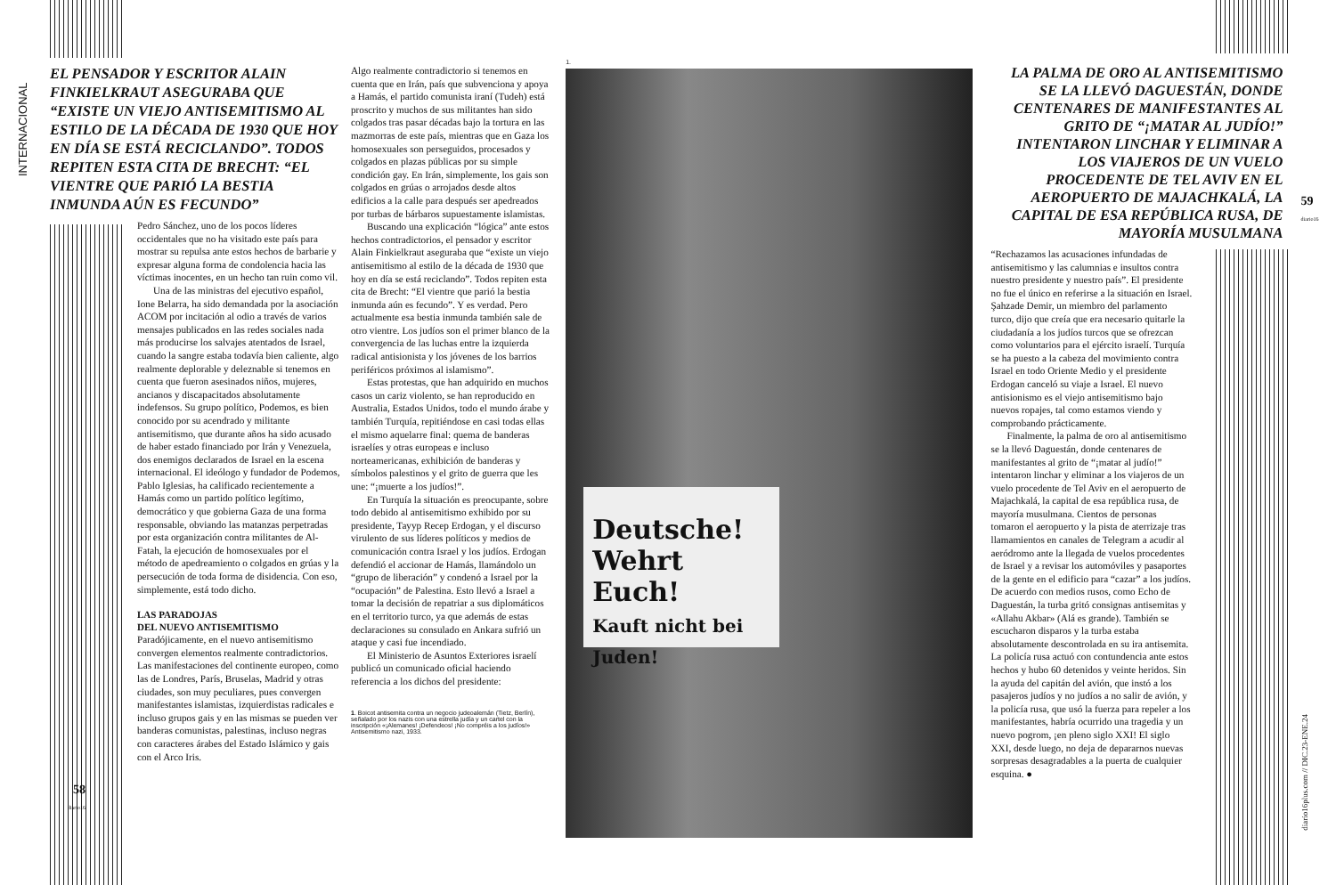INTERNACIONAL
EL PENSADOR Y ESCRITOR ALAIN FINKIELKRAUT ASEGURABA QUE “EXISTE UN VIEJO ANTISEMITISMO AL ESTILO DE LA DÉCADA DE 1930 QUE HOY EN DÍA SE ESTÁ RECICLANDO”. TODOS REPITEN ESTA CITA DE BRECHT: “EL VIENTRE QUE PARIÓ LA BESTIA INMUNDA AÚN ES FECUNDO”
Pedro Sánchez, uno de los pocos líderes occidentales que no ha visitado este país para mostrar su repulsa ante estos hechos de barbarie y expresar alguna forma de condolencia hacia las víctimas inocentes, en un hecho tan ruin como vil.
Una de las ministras del ejecutivo español, Ione Belarra, ha sido demandada por la asociación ACOM por incitación al odio a través de varios mensajes publicados en las redes sociales nada más producirse los salvajes atentados de Israel, cuando la sangre estaba todavía bien caliente, algo realmente deplorable y deleznable si tenemos en cuenta que fueron asesinados niños, mujeres, ancianos y discapacitados absolutamente indefensos. Su grupo político, Podemos, es bien conocido por su acendrado y militante antisemitismo, que durante años ha sido acusado de haber estado financiado por Irán y Venezuela, dos enemigos declarados de Israel en la escena internacional. El ideólogo y fundador de Podemos, Pablo Iglesias, ha calificado recientemente a Hamás como un partido político legítimo, democrático y que gobierna Gaza de una forma responsable, obviando las matanzas perpetradas por esta organización contra militantes de Al-Fatah, la ejecución de homosexuales por el método de apedreamiento o colgados en grúas y la persecución de toda forma de disidencia. Con eso, simplemente, está todo dicho.
LAS PARADOJAS
DEL NUEVO ANTISEMITISMO
Paradójicamente, en el nuevo antisemitismo convergen elementos realmente contradictorios. Las manifestaciones del continente europeo, como las de Londres, París, Bruselas, Madrid y otras ciudades, son muy peculiares, pues convergen manifestantes islamistas, izquierdistas radicales e incluso grupos gais y en las mismas se pueden ver banderas comunistas, palestinas, incluso negras con caracteres árabes del Estado Islámico y gais con el Arco Iris.
58
diario16
Algo realmente contradictorio si tenemos en cuenta que en Irán, país que subvenciona y apoya a Hamás, el partido comunista iraní (Tudeh) está proscrito y muchos de sus militantes han sido colgados tras pasar décadas bajo la tortura en las mazmorras de este país, mientras que en Gaza los homosexuales son perseguidos, procesados y colgados en plazas públicas por su simple condición gay. En Irán, simplemente, los gais son colgados en grúas o arrojados desde altos edificios a la calle para después ser apedreados por turbas de bárbaros supuestamente islamistas.
Buscando una explicación “lógica” ante estos hechos contradictorios, el pensador y escritor Alain Finkielkraut aseguraba que “existe un viejo antisemitismo al estilo de la década de 1930 que hoy en día se está reciclando”. Todos repiten esta cita de Brecht: “El vientre que parió la bestia inmunda aún es fecundo”. Y es verdad. Pero actualmente esa bestia inmunda también sale de otro vientre. Los judíos son el primer blanco de la convergencia de las luchas entre la izquierda radical antisionista y los jóvenes de los barrios periféricos próximos al islamismo”.
Estas protestas, que han adquirido en muchos casos un cariz violento, se han reproducido en Australia, Estados Unidos, todo el mundo árabe y también Turquía, repitiéndose en casi todas ellas el mismo aquelarre final: quema de banderas israelíes y otras europeas e incluso norteamericanas, exhibición de banderas y símbolos palestinos y el grito de guerra que les une: “¡muerte a los judíos!”.
En Turquía la situación es preocupante, sobre todo debido al antisemitismo exhibido por su presidente, Tayyp Recep Erdogan, y el discurso virulento de sus líderes políticos y medios de comunicación contra Israel y los judíos. Erdogan defendió el accionar de Hamás, llamándolo un “grupo de liberación” y condenó a Israel por la “ocupación” de Palestina. Esto llevó a Israel a tomar la decisión de repatriar a sus diplomáticos en el territorio turco, ya que además de estas declaraciones su consulado en Ankara sufrió un ataque y casi fue incendiado.
El Ministerio de Asuntos Exteriores israelí publicó un comunicado oficial haciendo referencia a los dichos del presidente:
1. Boicot antisemita contra un negocio judeoalemán (Tietz, Berlín), señalado por los nazis con una estrella judía y un cartel con la inscripción «¡Alemanes! ¡Defendeos! ¡No compréis a los judíos!» Antisemitismo nazi, 1933.
1.
Deutsche!
Wehrt Euch!
Kauft nicht bei Juden!
LA PALMA DE ORO AL ANTISEMITISMO SE LA LLEVÓ DAGUESTÁN, DONDE CENTENARES DE MANIFESTANTES AL GRITO DE “¡MATAR AL JUDÍO!” INTENTARON LINCHAR Y ELIMINAR A LOS VIAJEROS DE UN VUELO PROCEDENTE DE TEL AVIV EN EL AEROPUERTO DE MAJACHKALÁ, LA CAPITAL DE ESA REPÚBLICA RUSA, DE MAYORÍA MUSULMANA
“Rechazamos las acusaciones infundadas de antisemitismo y las calumnias e insultos contra nuestro presidente y nuestro país”. El presidente no fue el único en referirse a la situación en Israel. Şahzade Demir, un miembro del parlamento turco, dijo que creía que era necesario quitarle la ciudadanía a los judíos turcos que se ofrezcan como voluntarios para el ejército israelí. Turquía se ha puesto a la cabeza del movimiento contra Israel en todo Oriente Medio y el presidente Erdogan canceló su viaje a Israel. El nuevo antisionismo es el viejo antisemitismo bajo nuevos ropajes, tal como estamos viendo y comprobando prácticamente.
Finalmente, la palma de oro al antisemitismo se la llevó Daguestán, donde centenares de manifestantes al grito de “¡matar al judío!” intentaron linchar y eliminar a los viajeros de un vuelo procedente de Tel Aviv en el aeropuerto de Majachkalá, la capital de esa república rusa, de mayoría musulmana. Cientos de personas tomaron el aeropuerto y la pista de aterrizaje tras llamamientos en canales de Telegram a acudir al aeródromo ante la llegada de vuelos procedentes de Israel y a revisar los automóviles y pasaportes de la gente en el edificio para “cazar” a los judíos. De acuerdo con medios rusos, como Echo de Daguestán, la turba gritó consignas antisemitas y «Allahu Akbar» (Alá es grande). También se escucharon disparos y la turba estaba absolutamente descontrolada en su ira antisemita. La policía rusa actuó con contundencia ante estos hechos y hubo 60 detenidos y veinte heridos. Sin la ayuda del capitán del avión, que instó a los pasajeros judíos y no judíos a no salir de avión, y la policía rusa, que usó la fuerza para repeler a los manifestantes, habría ocurrido una tragedia y un nuevo pogrom, ¡en pleno siglo XXI! El siglo XXI, desde luego, no deja de depararnos nuevas sorpresas desagradables a la puerta de cualquier esquina. ●
59
diario16
diario16plus.com // DIC.23-ENE.24